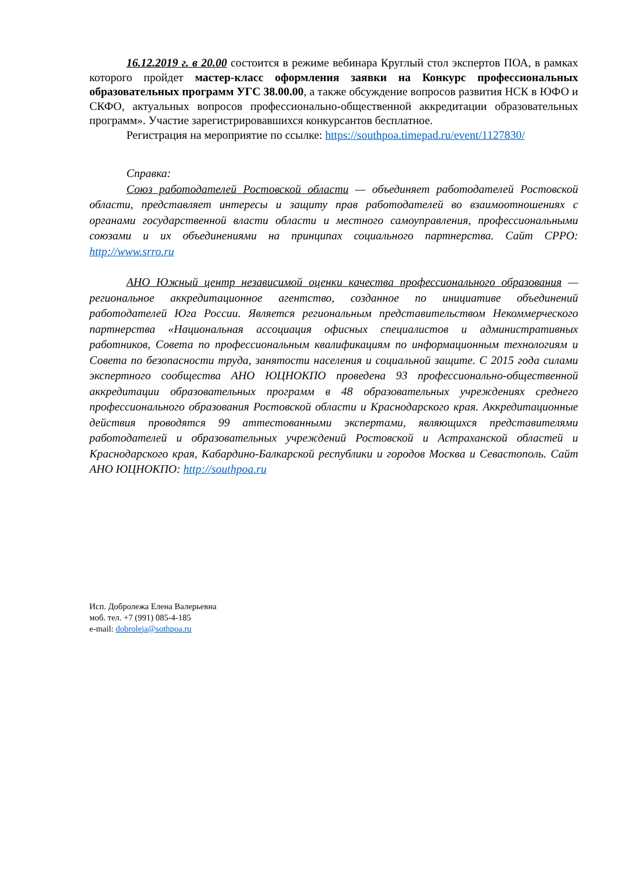16.12.2019 г. в 20.00 состоится в режиме вебинара Круглый стол экспертов ПОА, в рамках которого пройдет мастер-класс оформления заявки на Конкурс профессиональных образовательных программ УГС 38.00.00, а также обсуждение вопросов развития НСК в ЮФО и СКФО, актуальных вопросов профессионально-общественной аккредитации образовательных программ». Участие зарегистрировавшихся конкурсантов бесплатное.
Регистрация на мероприятие по ссылке: https://southpoa.timepad.ru/event/1127830/
Справка:
Союз работодателей Ростовской области — объединяет работодателей Ростовской области, представляет интересы и защиту прав работодателей во взаимоотношениях с органами государственной власти области и местного самоуправления, профессиональными союзами и их объединениями на принципах социального партнерства. Сайт СРРО: http://www.srro.ru
АНО Южный центр независимой оценки качества профессионального образования — региональное аккредитационное агентство, созданное по инициативе объединений работодателей Юга России. Является региональным представительством Некоммерческого партнерства «Национальная ассоциация офисных специалистов и административных работников, Совета по профессиональным квалификациям по информационным технологиям и Совета по безопасности труда, занятости населения и социальной защите. С 2015 года силами экспертного сообщества АНО ЮЦНОКПО проведена 93 профессионально-общественной аккредитации образовательных программ в 48 образовательных учреждениях среднего профессионального образования Ростовской области и Краснодарского края. Аккредитационные действия проводятся 99 аттестованными экспертами, являющихся представителями работодателей и образовательных учреждений Ростовской и Астраханской областей и Краснодарского края, Кабардино-Балкарской республики и городов Москва и Севастополь. Сайт АНО ЮЦНОКПО: http://southpoa.ru
Исп. Добролежа Елена Валерьевна
моб. тел. +7 (991) 085-4-185
e-mail: dobroleja@sothpoa.ru